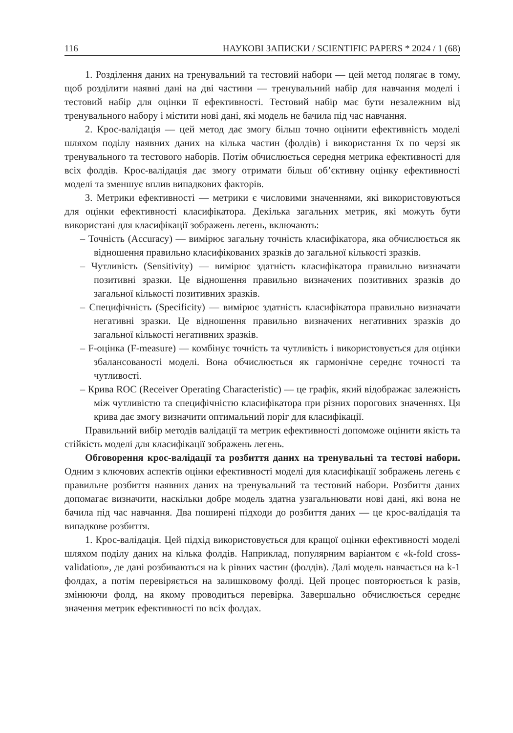116 НАУКОВІ ЗАПИСКИ / SCIENTIFIC PAPERS * 2024 / 1 (68)
1. Розділення даних на тренувальний та тестовий набори — цей метод полягає в тому, щоб розділити наявні дані на дві частини — тренувальний набір для навчання моделі і тестовий набір для оцінки її ефективності. Тестовий набір має бути незалежним від тренувального набору і містити нові дані, які модель не бачила під час навчання.
2. Крос-валідація — цей метод дає змогу більш точно оцінити ефективність моделі шляхом поділу наявних даних на кілька частин (фолдів) і використання їх по черзі як тренувального та тестового наборів. Потім обчислюється середня метрика ефективності для всіх фолдів. Крос-валідація дає змогу отримати більш об’єктивну оцінку ефективності моделі та зменшує вплив випадкових факторів.
3. Метрики ефективності — метрики є числовими значеннями, які використовуються для оцінки ефективності класифікатора. Декілька загальних метрик, які можуть бути використані для класифікації зображень легень, включають:
– Точність (Accuracy) — вимірює загальну точність класифікатора, яка обчислюється як відношення правильно класифікованих зразків до загальної кількості зразків.
– Чутливість (Sensitivity) — вимірює здатність класифікатора правильно визначати позитивні зразки. Це відношення правильно визначених позитивних зразків до загальної кількості позитивних зразків.
– Специфічність (Specificity) — вимірює здатність класифікатора правильно визначати негативні зразки. Це відношення правильно визначених негативних зразків до загальної кількості негативних зразків.
– F-оцінка (F-measure) — комбінує точність та чутливість і використовується для оцінки збалансованості моделі. Вона обчислюється як гармонічне середнє точності та чутливості.
– Крива ROC (Receiver Operating Characteristic) — це графік, який відображає залежність між чутливістю та специфічністю класифікатора при різних порогових значеннях. Ця крива дає змогу визначити оптимальний поріг для класифікації.
Правильний вибір методів валідації та метрик ефективності допоможе оцінити якість та стійкість моделі для класифікації зображень легень.
Обговорення крос-валідації та розбиття даних на тренувальні та тестові набори. Одним з ключових аспектів оцінки ефективності моделі для класифікації зображень легень є правильне розбиття наявних даних на тренувальний та тестовий набори. Розбиття даних допомагає визначити, наскільки добре модель здатна узагальнювати нові дані, які вона не бачила під час навчання. Два поширені підходи до розбиття даних — це крос-валідація та випадкове розбиття.
1. Крос-валідація. Цей підхід використовується для кращої оцінки ефективності моделі шляхом поділу даних на кілька фолдів. Наприклад, популярним варіантом є «k-fold cross-validation», де дані розбиваються на k рівних частин (фолдів). Далі модель навчається на k-1 фолдах, а потім перевіряється на залишковому фолді. Цей процес повторюється k разів, змінюючи фолд, на якому проводиться перевірка. Завершально обчислюється середнє значення метрик ефективності по всіх фолдах.